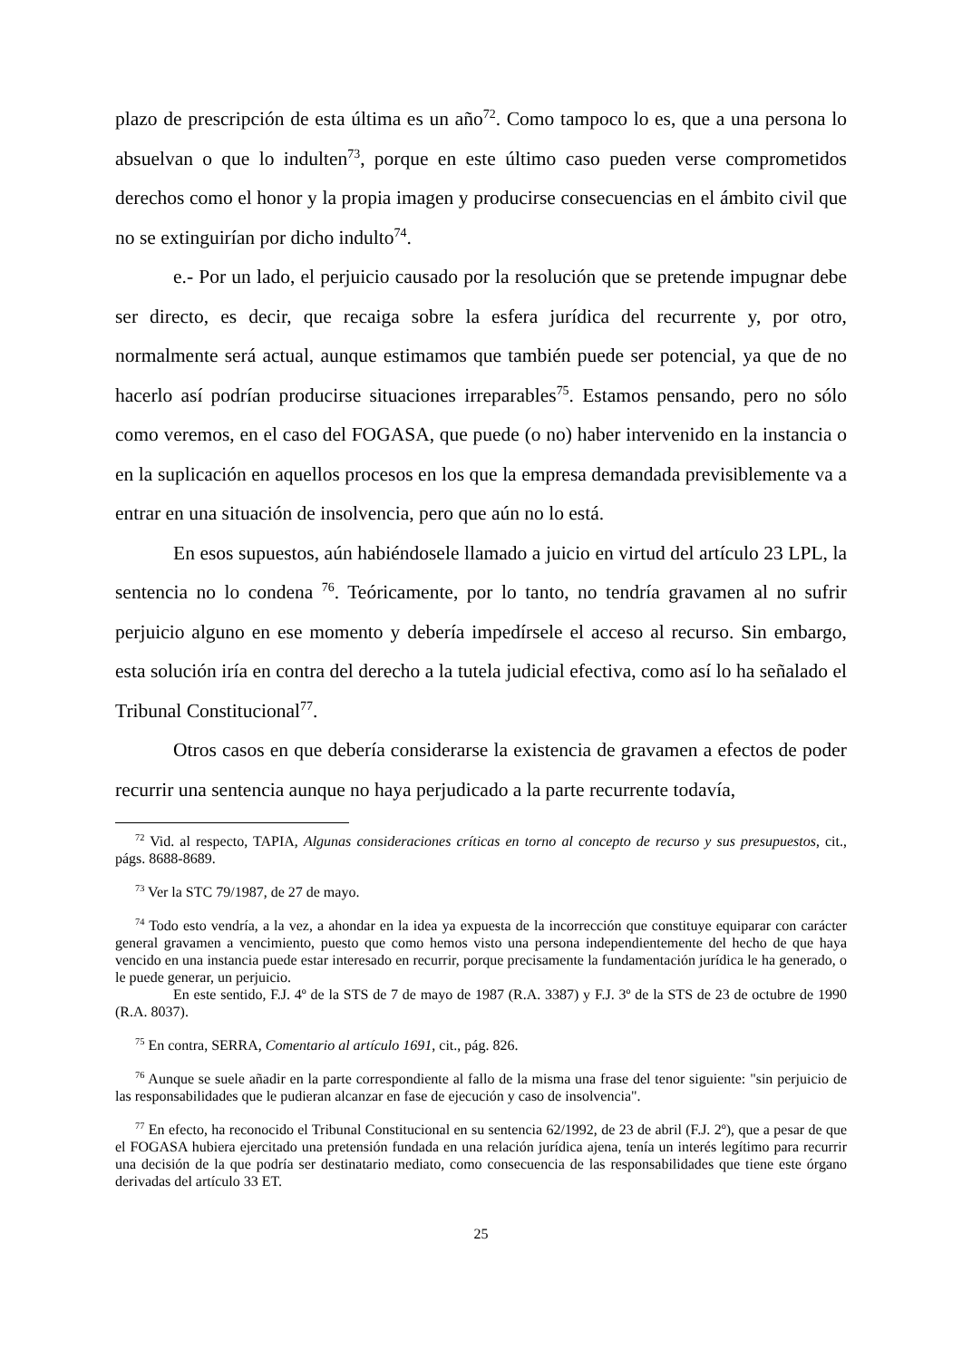plazo de prescripción de esta última es un año<sup>72</sup>. Como tampoco lo es, que a una persona lo absuelvan o que lo indulten<sup>73</sup>, porque en este último caso pueden verse comprometidos derechos como el honor y la propia imagen y producirse consecuencias en el ámbito civil que no se extinguirían por dicho indulto<sup>74</sup>.
e.- Por un lado, el perjuicio causado por la resolución que se pretende impugnar debe ser directo, es decir, que recaiga sobre la esfera jurídica del recurrente y, por otro, normalmente será actual, aunque estimamos que también puede ser potencial, ya que de no hacerlo así podrían producirse situaciones irreparables<sup>75</sup>. Estamos pensando, pero no sólo como veremos, en el caso del FOGASA, que puede (o no) haber intervenido en la instancia o en la suplicación en aquellos procesos en los que la empresa demandada previsiblemente va a entrar en una situación de insolvencia, pero que aún no lo está.
En esos supuestos, aún habiéndosele llamado a juicio en virtud del artículo 23 LPL, la sentencia no lo condena <sup>76</sup>. Teóricamente, por lo tanto, no tendría gravamen al no sufrir perjuicio alguno en ese momento y debería impedírsele el acceso al recurso. Sin embargo, esta solución iría en contra del derecho a la tutela judicial efectiva, como así lo ha señalado el Tribunal Constitucional<sup>77</sup>.
Otros casos en que debería considerarse la existencia de gravamen a efectos de poder recurrir una sentencia aunque no haya perjudicado a la parte recurrente todavía,
<sup>72</sup> Vid. al respecto, TAPIA, Algunas consideraciones críticas en torno al concepto de recurso y sus presupuestos, cit., págs. 8688-8689.
<sup>73</sup> Ver la STC 79/1987, de 27 de mayo.
<sup>74</sup> Todo esto vendría, a la vez, a ahondar en la idea ya expuesta de la incorrección que constituye equiparar con carácter general gravamen a vencimiento, puesto que como hemos visto una persona independientemente del hecho de que haya vencido en una instancia puede estar interesado en recurrir, porque precisamente la fundamentación jurídica le ha generado, o le puede generar, un perjuicio.
En este sentido, F.J. 4º de la STS de 7 de mayo de 1987 (R.A. 3387) y F.J. 3º de la STS de 23 de octubre de 1990 (R.A. 8037).
<sup>75</sup> En contra, SERRA, Comentario al artículo 1691, cit., pág. 826.
<sup>76</sup> Aunque se suele añadir en la parte correspondiente al fallo de la misma una frase del tenor siguiente: "sin perjuicio de las responsabilidades que le pudieran alcanzar en fase de ejecución y caso de insolvencia".
<sup>77</sup> En efecto, ha reconocido el Tribunal Constitucional en su sentencia 62/1992, de 23 de abril (F.J. 2º), que a pesar de que el FOGASA hubiera ejercitado una pretensión fundada en una relación jurídica ajena, tenía un interés legítimo para recurrir una decisión de la que podría ser destinatario mediato, como consecuencia de las responsabilidades que tiene este órgano derivadas del artículo 33 ET.
25